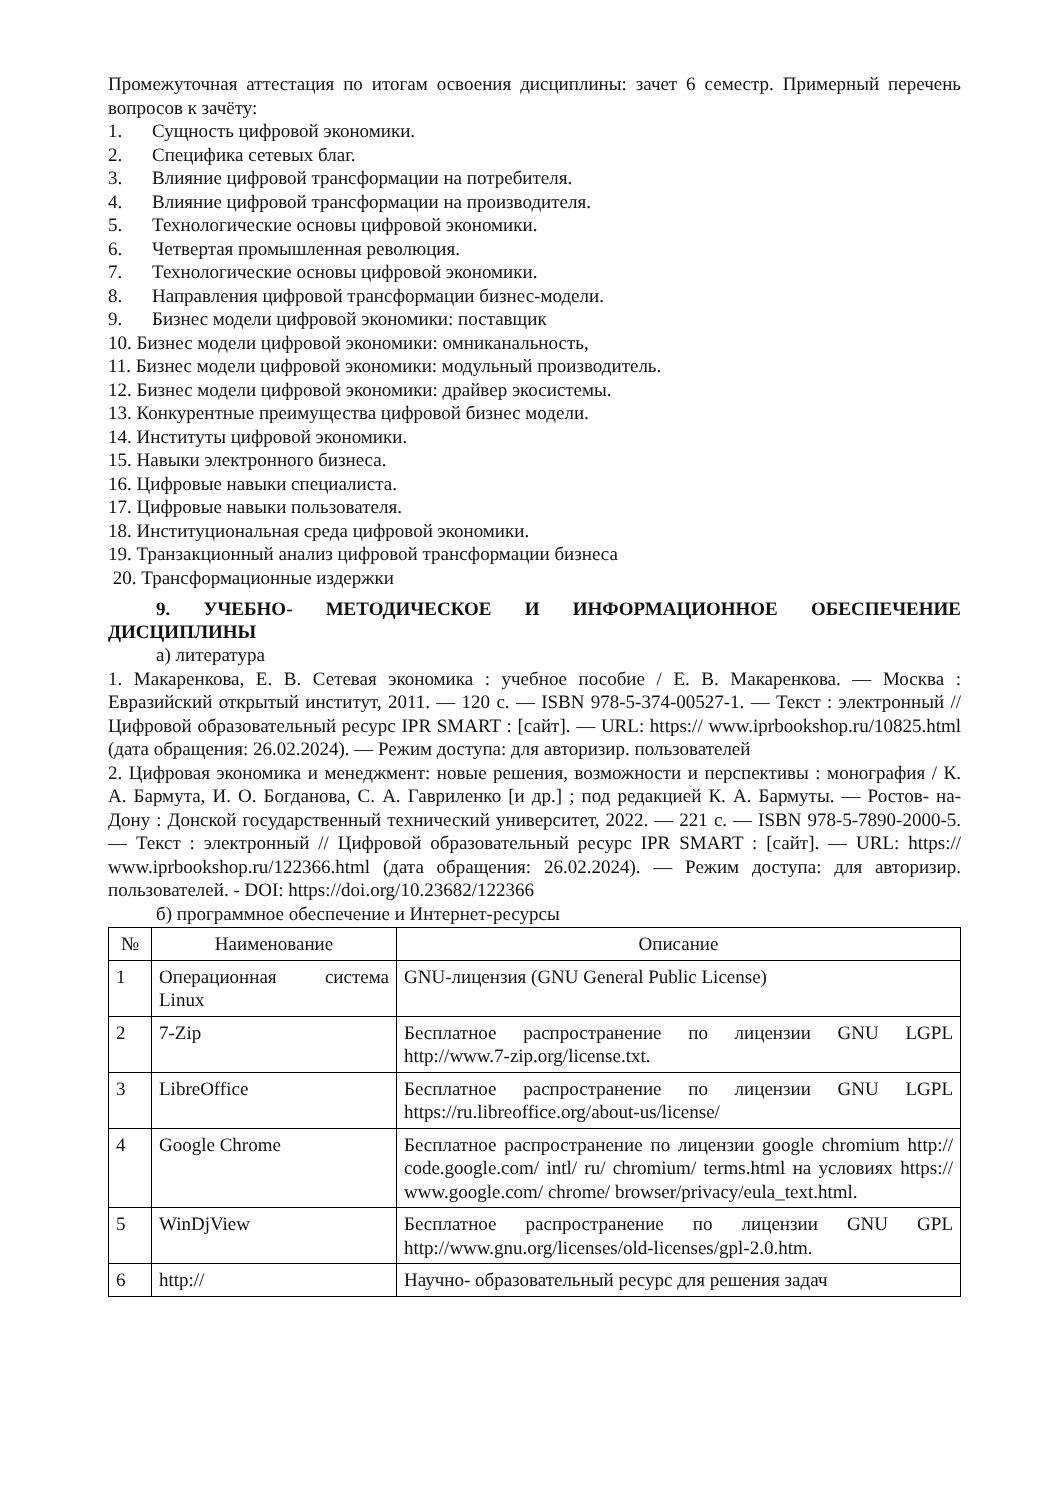Промежуточная аттестация по итогам освоения дисциплины: зачет 6 семестр. Примерный перечень вопросов к зачёту:
1. Сущность цифровой экономики.
2. Специфика сетевых благ.
3. Влияние цифровой трансформации на потребителя.
4. Влияние цифровой трансформации на производителя.
5. Технологические основы цифровой экономики.
6. Четвертая промышленная революция.
7. Технологические основы цифровой экономики.
8. Направления цифровой трансформации бизнес-модели.
9. Бизнес модели цифровой экономики: поставщик
10. Бизнес модели цифровой экономики: омниканальность,
11. Бизнес модели цифровой экономики: модульный производитель.
12. Бизнес модели цифровой экономики: драйвер экосистемы.
13. Конкурентные преимущества цифровой бизнес модели.
14. Институты цифровой экономики.
15. Навыки электронного бизнеса.
16. Цифровые навыки специалиста.
17. Цифровые навыки пользователя.
18. Институциональная среда цифровой экономики.
19. Транзакционный анализ цифровой трансформации бизнеса
20. Трансформационные издержки
9. УЧЕБНО- МЕТОДИЧЕСКОЕ И ИНФОРМАЦИОННОЕ ОБЕСПЕЧЕНИЕ ДИСЦИПЛИНЫ
а) литература
1. Макаренкова, Е. В. Сетевая экономика : учебное пособие / Е. В. Макаренкова. — Москва : Евразийский открытый институт, 2011. — 120 c. — ISBN 978-5-374-00527-1. — Текст : электронный // Цифровой образовательный ресурс IPR SMART : [сайт]. — URL: https:// www.iprbookshop.ru/10825.html (дата обращения: 26.02.2024). — Режим доступа: для авторизир. пользователей
2. Цифровая экономика и менеджмент: новые решения, возможности и перспективы : монография / К. А. Бармута, И. О. Богданова, С. А. Гавриленко [и др.] ; под редакцией К. А. Бармуты. — Ростов- на- Дону : Донской государственный технический университет, 2022. — 221 c. — ISBN 978-5-7890-2000-5. — Текст : электронный // Цифровой образовательный ресурс IPR SMART : [сайт]. — URL: https:// www.iprbookshop.ru/122366.html (дата обращения: 26.02.2024). — Режим доступа: для авторизир. пользователей. - DOI: https://doi.org/10.23682/122366
б) программное обеспечение и Интернет-ресурсы
| № | Наименование | Описание |
| --- | --- | --- |
| 1 | Операционная система Linux | GNU-лицензия (GNU General Public License) |
| 2 | 7-Zip | Бесплатное распространение по лицензии GNU LGPL http://www.7-zip.org/license.txt. |
| 3 | LibreOffice | Бесплатное распространение по лицензии GNU LGPL https://ru.libreoffice.org/about-us/license/ |
| 4 | Google Chrome | Бесплатное распространение по лицензии google chromium http:// code.google.com/ intl/ ru/ chromium/ terms.html на условиях https:// www.google.com/ chrome/ browser/privacy/eula_text.html. |
| 5 | WinDjView | Бесплатное распространение по лицензии GNU GPL http://www.gnu.org/licenses/old-licenses/gpl-2.0.htm. |
| 6 | http:// | Научно- образовательный ресурс для решения задач |